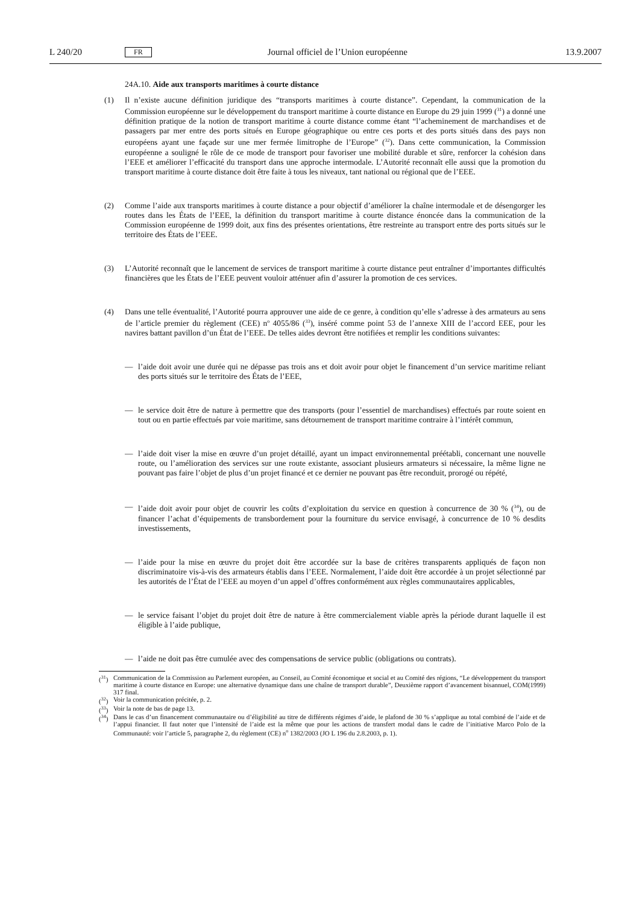L 240/20 FR Journal officiel de l’Union européenne 13.9.2007
24A.10. Aide aux transports maritimes à courte distance
(1) Il n’existe aucune définition juridique des “transports maritimes à courte distance”. Cependant, la communication de la Commission européenne sur le développement du transport maritime à courte distance en Europe du 29 juin 1999 (<sup>31</sup>) a donné une définition pratique de la notion de transport maritime à courte distance comme étant “l’acheminement de marchandises et de passagers par mer entre des ports situés en Europe géographique ou entre ces ports et des ports situés dans des pays non européens ayant une façade sur une mer fermée limitrophe de l’Europe” (<sup>32</sup>). Dans cette communication, la Commission européenne a souligné le rôle de ce mode de transport pour favoriser une mobilité durable et sûre, renforcer la cohésion dans l’EEE et améliorer l’efficacité du transport dans une approche intermodale. L’Autorité reconnaît elle aussi que la promotion du transport maritime à courte distance doit être faite à tous les niveaux, tant national ou régional que de l’EEE.
(2) Comme l’aide aux transports maritimes à courte distance a pour objectif d’améliorer la chaîne intermodale et de désengorger les routes dans les États de l’EEE, la définition du transport maritime à courte distance énoncée dans la communication de la Commission européenne de 1999 doit, aux fins des présentes orientations, être restreinte au transport entre des ports situés sur le territoire des États de l’EEE.
(3) L’Autorité reconnaît que le lancement de services de transport maritime à courte distance peut entraîner d’importantes difficultés financières que les États de l’EEE peuvent vouloir atténuer afin d’assurer la promotion de ces services.
(4) Dans une telle éventualité, l’Autorité pourra approuver une aide de ce genre, à condition qu’elle s’adresse à des armateurs au sens de l’article premier du règlement (CEE) n<sup>o</sup> 4055/86 (<sup>33</sup>), inséré comme point 53 de l’annexe XIII de l’accord EEE, pour les navires battant pavillon d’un État de l’EEE. De telles aides devront être notifiées et remplir les conditions suivantes:
— l’aide doit avoir une durée qui ne dépasse pas trois ans et doit avoir pour objet le financement d’un service maritime reliant des ports situés sur le territoire des États de l’EEE,
— le service doit être de nature à permettre que des transports (pour l’essentiel de marchandises) effectués par route soient en tout ou en partie effectués par voie maritime, sans détournement de transport maritime contraire à l’intérêt commun,
— l’aide doit viser la mise en œuvre d’un projet détaillé, ayant un impact environnemental préétabli, concernant une nouvelle route, ou l’amélioration des services sur une route existante, associant plusieurs armateurs si nécessaire, la même ligne ne pouvant pas faire l’objet de plus d’un projet financé et ce dernier ne pouvant pas être reconduit, prorogé ou répété,
— l’aide doit avoir pour objet de couvrir les coûts d’exploitation du service en question à concurrence de 30 % (<sup>34</sup>), ou de financer l’achat d’équipements de transbordement pour la fourniture du service envisagé, à concurrence de 10 % desdits investissements,
— l’aide pour la mise en œuvre du projet doit être accordée sur la base de critères transparents appliqués de façon non discriminatoire vis-à-vis des armateurs établis dans l’EEE. Normalement, l’aide doit être accordée à un projet sélectionné par les autorités de l’État de l’EEE au moyen d’un appel d’offres conformément aux règles communautaires applicables,
— le service faisant l’objet du projet doit être de nature à être commercialement viable après la période durant laquelle il est éligible à l’aide publique,
— l’aide ne doit pas être cumulée avec des compensations de service public (obligations ou contrats).
(<sup>31</sup>)
Communication de la Commission au Parlement européen, au Conseil, au Comité économique et social et au Comité des régions, “Le développement du transport maritime à courte distance en Europe: une alternative dynamique dans une chaîne de transport durable”, Deuxième rapport d’avancement bisannuel, COM(1999) 317 final.
(<sup>32</sup>)
Voir la communication précitée, p. 2.
(<sup>33</sup>)
Voir la note de bas de page 13.
(<sup>34</sup>)
Dans le cas d’un financement communautaire ou d’éligibilité au titre de différents régimes d’aide, le plafond de 30 % s’applique au total combiné de l’aide et de l’appui financier. Il faut noter que l’intensité de l’aide est la même que pour les actions de transfert modal dans le cadre de l’initiative Marco Polo de la Communauté: voir l’article 5, paragraphe 2, du règlement (CE) n<sup>o</sup> 1382/2003 (JO L 196 du 2.8.2003, p. 1).